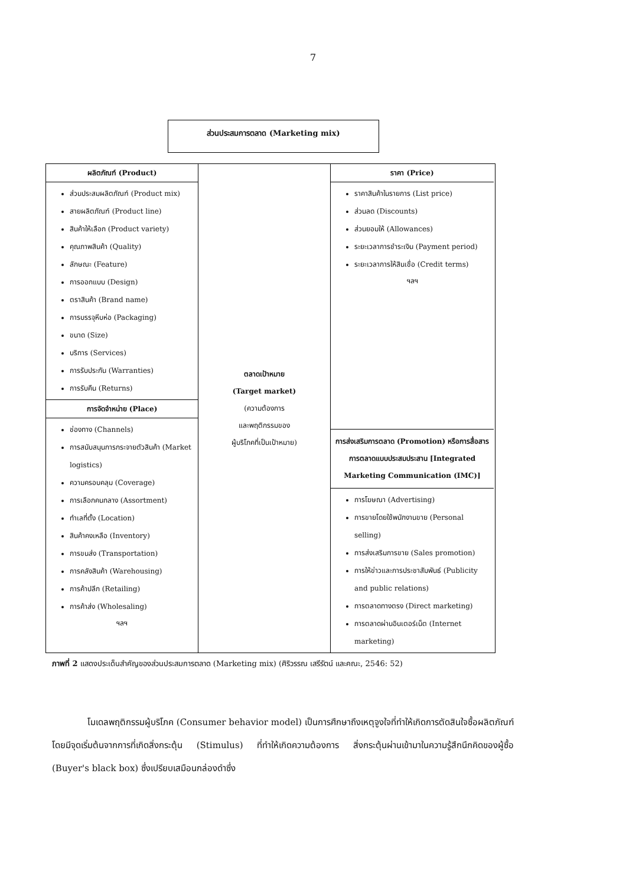7
ส่วนประสมการตลาด (Marketing mix)
ผลิตภัณฑ์ (Product)
ส่วนประสมผลิตภัณฑ์ (Product mix)
สายผลิตภัณฑ์ (Product line)
สินค้าให้เลือก (Product variety)
คุณภาพสินค้า (Quality)
ลักษณะ (Feature)
การออกแบบ (Design)
ตราสินค้า (Brand name)
การบรรจุหีบห่อ (Packaging)
ขนาด (Size)
บริการ (Services)
การรับประกัน (Warranties)
การรับคืน (Returns)
การจัดจำหน่าย (Place)
ช่องทาง (Channels)
การสนับสนุนการกระจายตัวสินค้า (Market logistics)
ความครอบคลุม (Coverage)
การเลือกคนกลาง (Assortment)
ทำเลที่ตั้ง (Location)
สินค้าคงเหลือ (Inventory)
การขนส่ง (Transportation)
การคลังสินค้า (Warehousing)
การค้าปลีก (Retailing)
การค้าส่ง (Wholesaling)
ฯลฯ
ตลาดเป้าหมาย
(Target market)
(ความต้องการ
และพฤติกรรมของ
ผู้บริโภคที่เป็นเป้าหมาย)
ราคา (Price)
ราคาสินค้าในรายการ (List price)
ส่วนลด (Discounts)
ส่วนยอมให้ (Allowances)
ระยะเวลาการชำระเงิน (Payment period)
ระยะเวลาการให้สินเชื่อ (Credit terms)
ฯลฯ
การส่งเสริมการตลาด (Promotion) หรือการสื่อสารการตลาดแบบประสมประสาน [Integrated Marketing Communication (IMC)]
การโฆษณา (Advertising)
การขายโดยใช้พนักงานขาย (Personal selling)
การส่งเสริมการขาย (Sales promotion)
การให้ข่าวและการประชาสัมพันธ์ (Publicity and public relations)
การตลาดทางตรง (Direct marketing)
การตลาดผ่านอินเตอร์เน็ต (Internet marketing)
ภาพที่ 2 แสดงประเด็นสำคัญของส่วนประสมการตลาด (Marketing mix) (ศิริวรรณ เสรีรัตน์ และคณะ, 2546: 52)
โมเดลพฤติกรรมผู้บริโภค (Consumer behavior model) เป็นการศึกษาถึงเหตุจูงใจที่ทำให้เกิดการตัดสินใจซื้อผลิตภัณฑ์ โดยมีจุดเริ่มต้นจากการที่เกิดสิ่งกระตุ้น (Stimulus) ที่ทำให้เกิดความต้องการ สิ่งกระตุ้นผ่านเข้ามาในความรู้สึกนึกคิดของผู้ซื้อ (Buyer's black box) ซึ่งเปรียบเสมือนกล่องดำซึ่ง